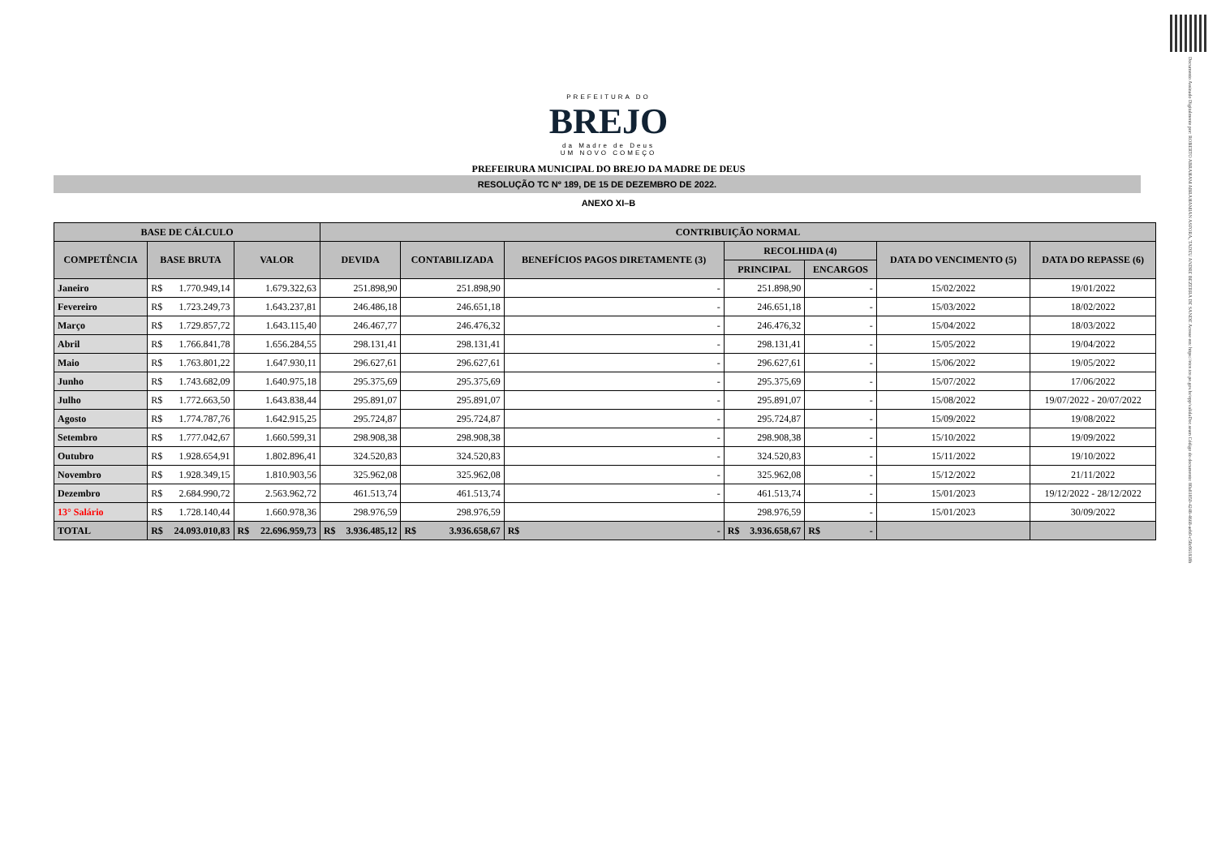Documento Assinado Digitalmente por: ROBERTO ABRAHAM ABRAHAMIAN ASFORA, TADEU ANDRE BEZERRA DE SANDE Acesse em: https://etce.tce.pe.gov.br/epp/validaDoc.seam Código do documento: 80a81850-4248-4668-aeb0-c58c061838b
PREFEITURA DO
BREJO
da Madre de Deus
UM NOVO COMEÇO
PREFEIRURA MUNICIPAL DO BREJO DA MADRE DE DEUS
RESOLUÇÃO TC Nº 189, DE 15 DE DEZEMBRO DE 2022.
ANEXO XI–B
| BASE DE CÁLCULO | | | CONTRIBUIÇÃO NORMAL | | | | | | |
| --- | --- | --- | --- | --- | --- | --- | --- | --- | --- |
| COMPETÊNCIA | BASE BRUTA | VALOR | DEVIDA | CONTABILIZADA | BENEFÍCIOS PAGOS DIRETAMENTE (3) | RECOLHIDA (4) | | DATA DO VENCIMENTO (5) | DATA DO REPASSE (6) |
| | | | | | | PRINCIPAL | ENCARGOS | | |
| Janeiro | R$ 1.770.949,14 | 1.679.322,63 | 251.898,90 | 251.898,90 | - | 251.898,90 | - | 15/02/2022 | 19/01/2022 |
| Fevereiro | R$ 1.723.249,73 | 1.643.237,81 | 246.486,18 | 246.651,18 | - | 246.651,18 | - | 15/03/2022 | 18/02/2022 |
| Março | R$ 1.729.857,72 | 1.643.115,40 | 246.467,77 | 246.476,32 | - | 246.476,32 | - | 15/04/2022 | 18/03/2022 |
| Abril | R$ 1.766.841,78 | 1.656.284,55 | 298.131,41 | 298.131,41 | - | 298.131,41 | - | 15/05/2022 | 19/04/2022 |
| Maio | R$ 1.763.801,22 | 1.647.930,11 | 296.627,61 | 296.627,61 | - | 296.627,61 | - | 15/06/2022 | 19/05/2022 |
| Junho | R$ 1.743.682,09 | 1.640.975,18 | 295.375,69 | 295.375,69 | - | 295.375,69 | - | 15/07/2022 | 17/06/2022 |
| Julho | R$ 1.772.663,50 | 1.643.838,44 | 295.891,07 | 295.891,07 | - | 295.891,07 | - | 15/08/2022 | 19/07/2022 - 20/07/2022 |
| Agosto | R$ 1.774.787,76 | 1.642.915,25 | 295.724,87 | 295.724,87 | - | 295.724,87 | - | 15/09/2022 | 19/08/2022 |
| Setembro | R$ 1.777.042,67 | 1.660.599,31 | 298.908,38 | 298.908,38 | - | 298.908,38 | - | 15/10/2022 | 19/09/2022 |
| Outubro | R$ 1.928.654,91 | 1.802.896,41 | 324.520,83 | 324.520,83 | - | 324.520,83 | - | 15/11/2022 | 19/10/2022 |
| Novembro | R$ 1.928.349,15 | 1.810.903,56 | 325.962,08 | 325.962,08 | - | 325.962,08 | - | 15/12/2022 | 21/11/2022 |
| Dezembro | R$ 2.684.990,72 | 2.563.962,72 | 461.513,74 | 461.513,74 | - | 461.513,74 | - | 15/01/2023 | 19/12/2022 - 28/12/2022 |
| 13° Salário | R$ 1.728.140,44 | 1.660.978,36 | 298.976,59 | 298.976,59 | | 298.976,59 | - | 15/01/2023 | 30/09/2022 |
| TOTAL | R$ 24.093.010,83 | R$ 22.696.959,73 | R$ 3.936.485,12 | R$ 3.936.658,67 | R$ - | R$ 3.936.658,67 | R$ - | | |